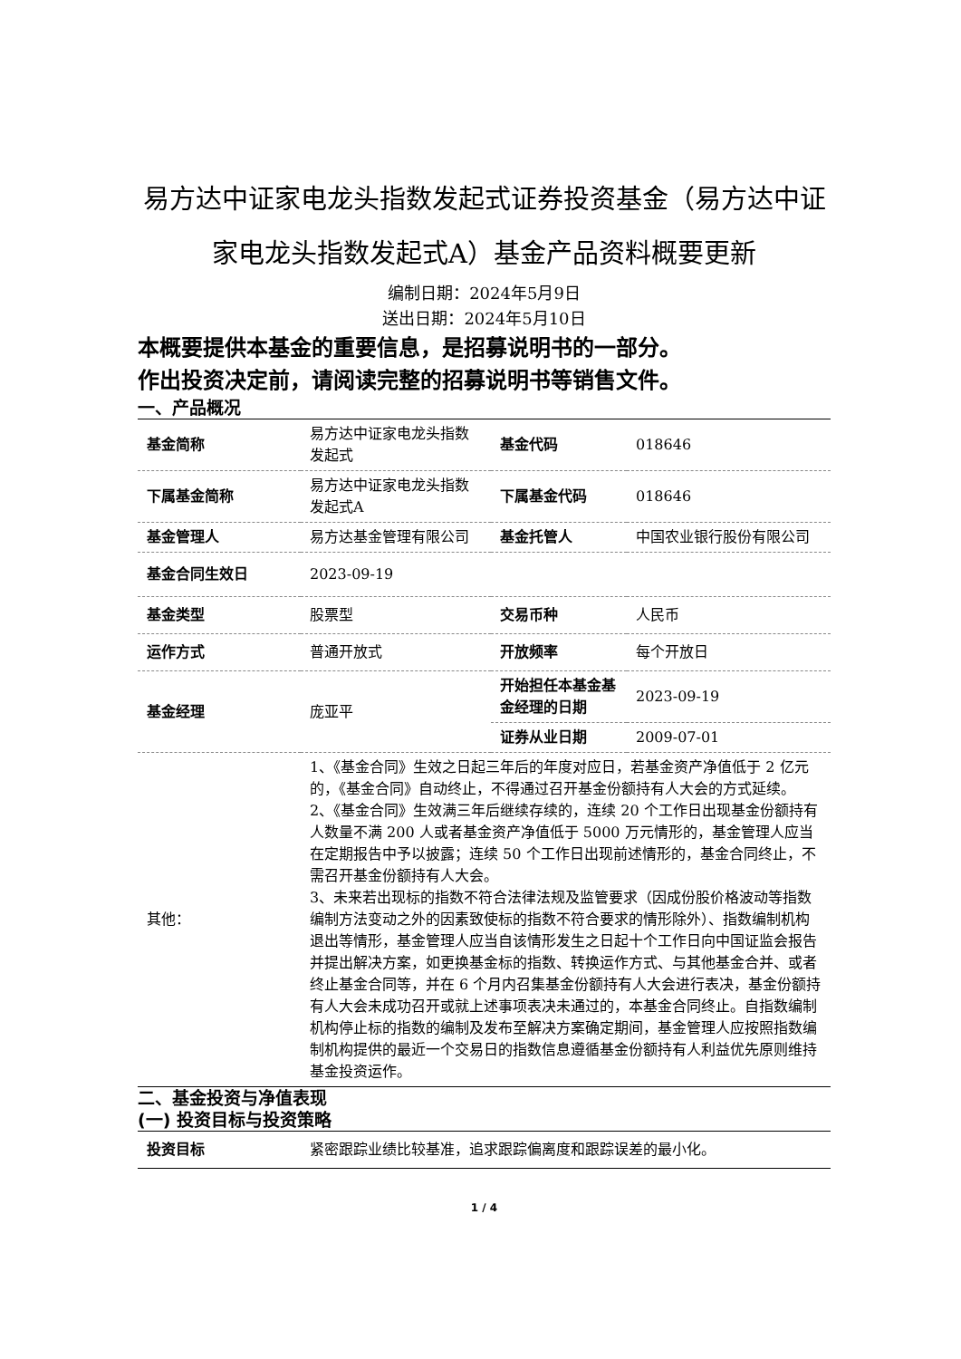易方达中证家电龙头指数发起式证券投资基金（易方达中证家电龙头指数发起式A）基金产品资料概要更新
编制日期：2024年5月9日
送出日期：2024年5月10日
本概要提供本基金的重要信息，是招募说明书的一部分。
作出投资决定前，请阅读完整的招募说明书等销售文件。
一、产品概况
| 基金简称 | 易方达中证家电龙头指数发起式 | 基金代码 | 018646 |
| 下属基金简称 | 易方达中证家电龙头指数发起式A | 下属基金代码 | 018646 |
| 基金管理人 | 易方达基金管理有限公司 | 基金托管人 | 中国农业银行股份有限公司 |
| 基金合同生效日 | 2023-09-19 | | |
| 基金类型 | 股票型 | 交易币种 | 人民币 |
| 运作方式 | 普通开放式 | 开放频率 | 每个开放日 |
| 基金经理 | 庞亚平 | 开始担任本基金基金经理的日期 | 2023-09-19 |
| | | 证券从业日期 | 2009-07-01 |
| 其他： | 1、《基金合同》生效之日起三年后的年度对应日，若基金资产净值低于 2 亿元的，《基金合同》自动终止，不得通过召开基金份额持有人大会的方式延续。 2、《基金合同》生效满三年后继续存续的，连续 20 个工作日出现基金份额持有人数量不满 200 人或者基金资产净值低于 5000 万元情形的，基金管理人应当在定期报告中予以披露；连续 50 个工作日出现前述情形的，基金合同终止，不需召开基金份额持有人大会。 3、未来若出现标的指数不符合法律法规及监管要求（因成份股价格波动等指数编制方法变动之外的因素致使标的指数不符合要求的情形除外）、指数编制机构退出等情形，基金管理人应当自该情形发生之日起十个工作日向中国证监会报告并提出解决方案，如更换基金标的指数、转换运作方式、与其他基金合并、或者终止基金合同等，并在 6 个月内召集基金份额持有人大会进行表决，基金份额持有人大会未成功召开或就上述事项表决未通过的，本基金合同终止。自指数编制机构停止标的指数的编制及发布至解决方案确定期间，基金管理人应按照指数编制机构提供的最近一个交易日的指数信息遵循基金份额持有人利益优先原则维持基金投资运作。 | | |
二、基金投资与净值表现
(一) 投资目标与投资策略
| 投资目标 | 紧密跟踪业绩比较基准，追求跟踪偏离度和跟踪误差的最小化。 |
1 / 4